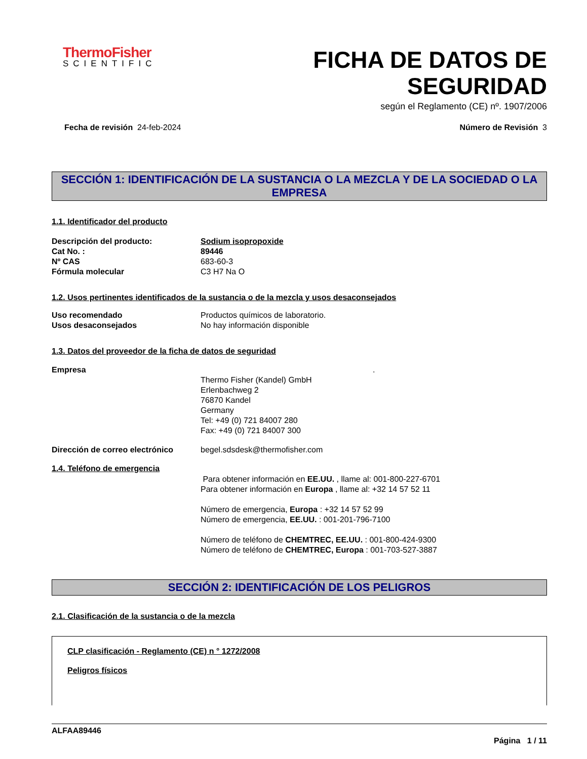ThermoFisher
SCIENTIFIC
FICHA DE DATOS DE SEGURIDAD
según el Reglamento (CE) nº. 1907/2006
Fecha de revisión 24-feb-2024 Número de Revisión 3
SECCIÓN 1: IDENTIFICACIÓN DE LA SUSTANCIA O LA MEZCLA Y DE LA SOCIEDAD O LA EMPRESA
1.1. Identificador del producto
Descripción del producto: Sodium isopropoxide
Cat No. : 89446
Nº CAS 683-60-3
Fórmula molecular C3 H7 Na O
1.2. Usos pertinentes identificados de la sustancia o de la mezcla y usos desaconsejados
Uso recomendado Productos químicos de laboratorio.
Usos desaconsejados No hay información disponible
1.3. Datos del proveedor de la ficha de datos de seguridad
Empresa .
Thermo Fisher (Kandel) GmbH
Erlenbachweg 2
76870 Kandel
Germany
Tel: +49 (0) 721 84007 280
Fax: +49 (0) 721 84007 300
Dirección de correo electrónico
begel.sdsdesk@thermofisher.com
1.4. Teléfono de emergencia
Para obtener información en EE.UU. , llame al: 001-800-227-6701
Para obtener información en Europa , llame al: +32 14 57 52 11
Número de emergencia, Europa : +32 14 57 52 99
Número de emergencia, EE.UU. : 001-201-796-7100
Número de teléfono de CHEMTREC, EE.UU. : 001-800-424-9300
Número de teléfono de CHEMTREC, Europa : 001-703-527-3887
SECCIÓN 2: IDENTIFICACIÓN DE LOS PELIGROS
2.1. Clasificación de la sustancia o de la mezcla
CLP clasificación - Reglamento (CE) n ° 1272/2008
Peligros físicos
ALFAA89446
Página 1 / 11